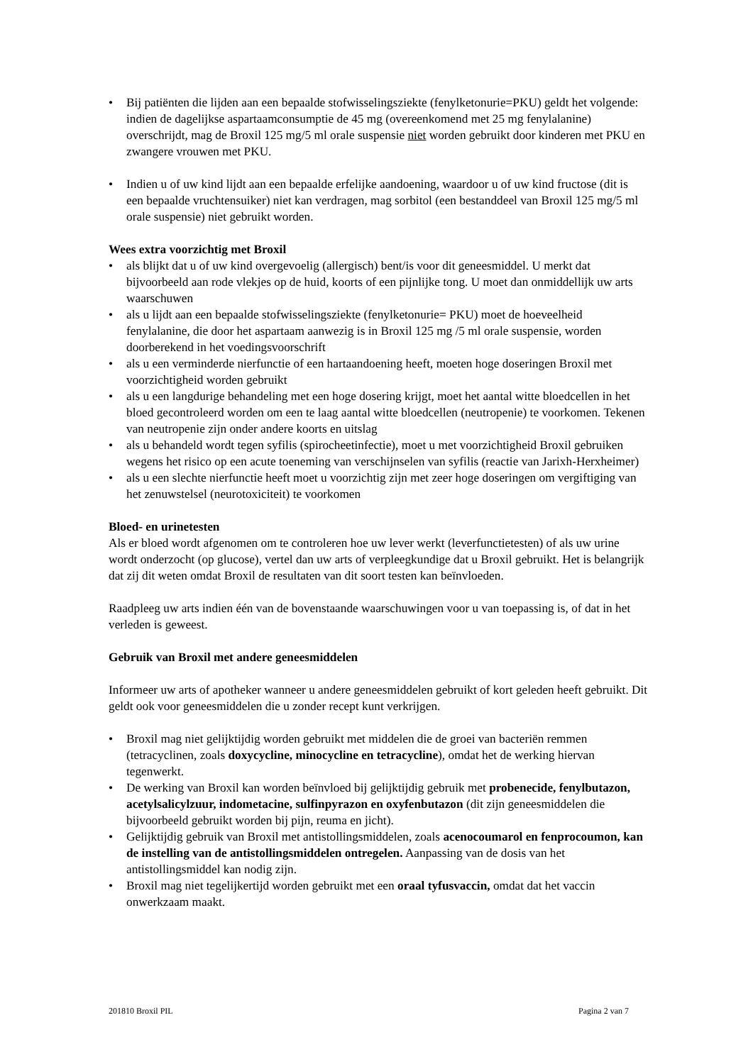• Bij patiënten die lijden aan een bepaalde stofwisselingsziekte (fenylketonurie=PKU) geldt het volgende: indien de dagelijkse aspartaamconsumptie de 45 mg (overeenkomend met 25 mg fenylalanine) overschrijdt, mag de Broxil 125 mg/5 ml orale suspensie niet worden gebruikt door kinderen met PKU en zwangere vrouwen met PKU.
• Indien u of uw kind lijdt aan een bepaalde erfelijke aandoening, waardoor u of uw kind fructose (dit is een bepaalde vruchtensuiker) niet kan verdragen, mag sorbitol (een bestanddeel van Broxil 125 mg/5 ml orale suspensie) niet gebruikt worden.
Wees extra voorzichtig met Broxil
• als blijkt dat u of uw kind overgevoelig (allergisch) bent/is voor dit geneesmiddel. U merkt dat bijvoorbeeld aan rode vlekjes op de huid, koorts of een pijnlijke tong. U moet dan onmiddellijk uw arts waarschuwen
• als u lijdt aan een bepaalde stofwisselingsziekte (fenylketonurie= PKU) moet de hoeveelheid fenylalanine, die door het aspartaam aanwezig is in Broxil 125 mg /5 ml orale suspensie, worden doorberekend in het voedingsvoorschrift
• als u een verminderde nierfunctie of een hartaandoening heeft, moeten hoge doseringen Broxil met voorzichtigheid worden gebruikt
• als u een langdurige behandeling met een hoge dosering krijgt, moet het aantal witte bloedcellen in het bloed gecontroleerd worden om een te laag aantal witte bloedcellen (neutropenie) te voorkomen. Tekenen van neutropenie zijn onder andere koorts en uitslag
• als u behandeld wordt tegen syfilis (spirocheetinfectie), moet u met voorzichtigheid Broxil gebruiken wegens het risico op een acute toeneming van verschijnselen van syfilis (reactie van Jarixh-Herxheimer)
• als u een slechte nierfunctie heeft moet u voorzichtig zijn met zeer hoge doseringen om vergiftiging van het zenuwstelsel (neurotoxiciteit) te voorkomen
Bloed- en urinetesten
Als er bloed wordt afgenomen om te controleren hoe uw lever werkt (leverfunctietesten) of als uw urine wordt onderzocht (op glucose), vertel dan uw arts of verpleegkundige dat u Broxil gebruikt. Het is belangrijk dat zij dit weten omdat Broxil de resultaten van dit soort testen kan beïnvloeden.
Raadpleeg uw arts indien één van de bovenstaande waarschuwingen voor u van toepassing is, of dat in het verleden is geweest.
Gebruik van Broxil met andere geneesmiddelen
Informeer uw arts of apotheker wanneer u andere geneesmiddelen gebruikt of kort geleden heeft gebruikt. Dit geldt ook voor geneesmiddelen die u zonder recept kunt verkrijgen.
• Broxil mag niet gelijktijdig worden gebruikt met middelen die de groei van bacteriën remmen (tetracyclinen, zoals doxycycline, minocycline en tetracycline), omdat het de werking hiervan tegenwerkt.
• De werking van Broxil kan worden beïnvloed bij gelijktijdig gebruik met probenecide, fenylbutazon, acetylsalicylzuur, indometacine, sulfinpyrazon en oxyfenbutazon (dit zijn geneesmiddelen die bijvoorbeeld gebruikt worden bij pijn, reuma en jicht).
• Gelijktijdig gebruik van Broxil met antistollingsmiddelen, zoals acenocoumarol en fenprocoumon, kan de instelling van de antistollingsmiddelen ontregelen. Aanpassing van de dosis van het antistollingsmiddel kan nodig zijn.
• Broxil mag niet tegelijkertijd worden gebruikt met een oraal tyfusvaccin, omdat dat het vaccin onwerkzaam maakt.
201810 Broxil PIL Pagina 2 van 7